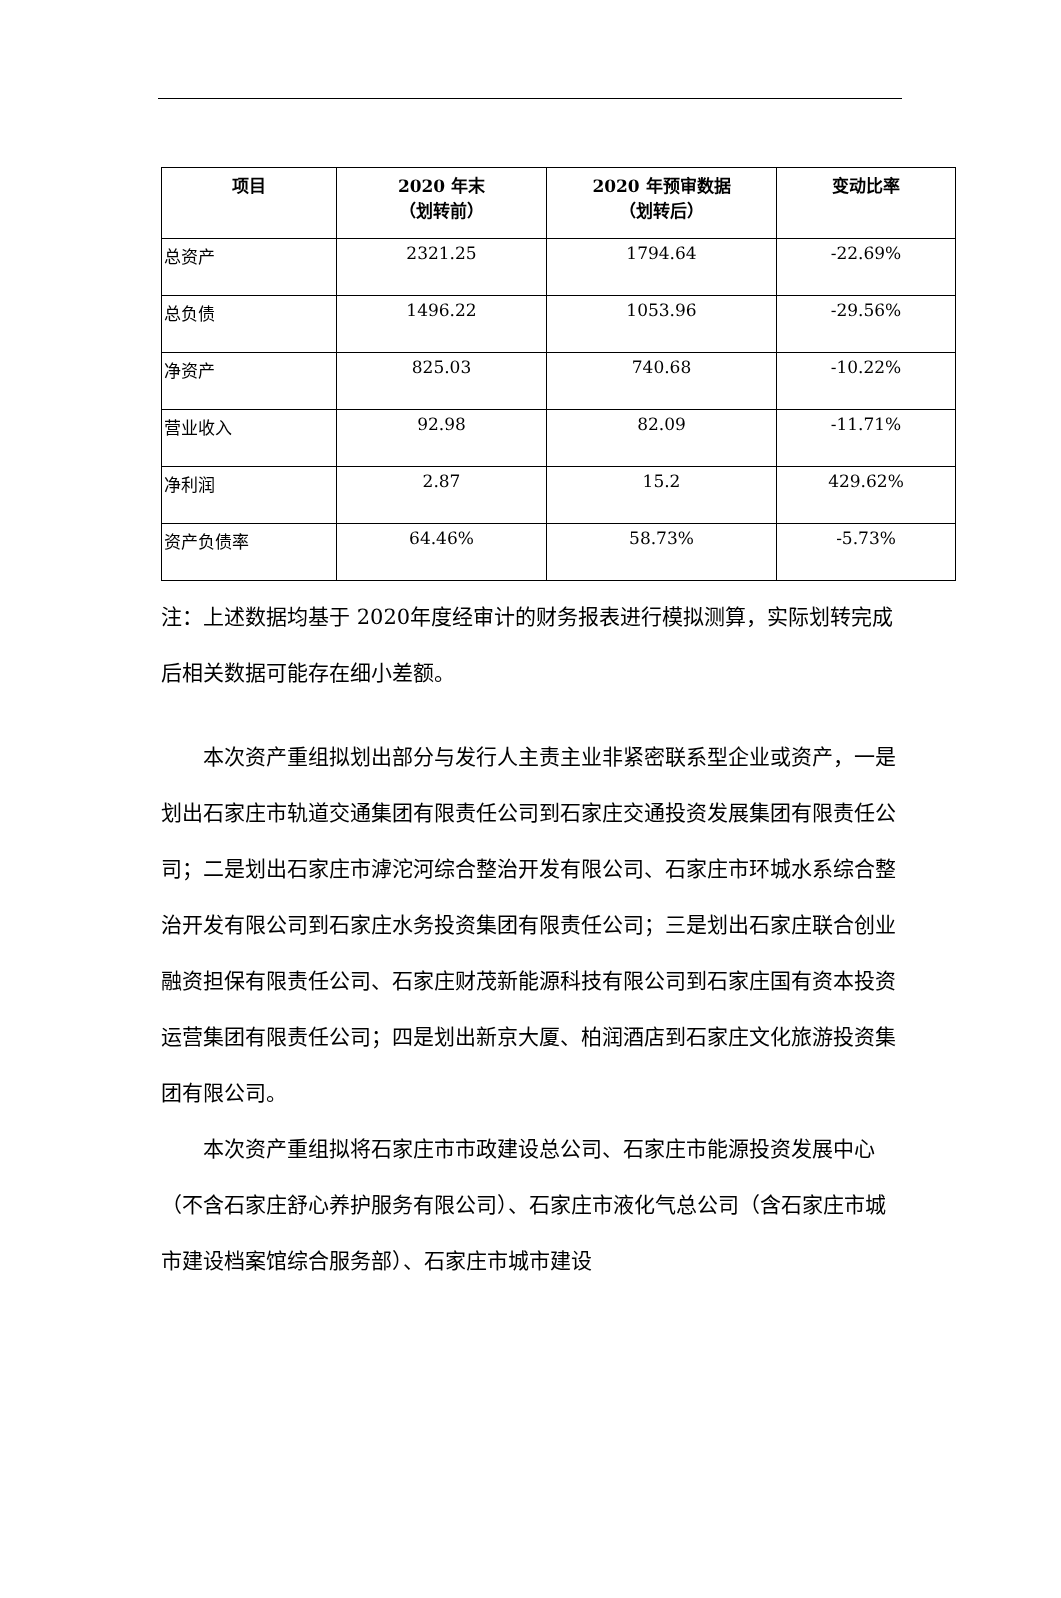| 项目 | 2020 年末 （划转前） | 2020 年预审数据 （划转后） | 变动比率 |
| --- | --- | --- | --- |
| 总资产 | 2321.25 | 1794.64 | -22.69% |
| 总负债 | 1496.22 | 1053.96 | -29.56% |
| 净资产 | 825.03 | 740.68 | -10.22% |
| 营业收入 | 92.98 | 82.09 | -11.71% |
| 净利润 | 2.87 | 15.2 | 429.62% |
| 资产负债率 | 64.46% | 58.73% | -5.73% |
注：上述数据均基于 2020年度经审计的财务报表进行模拟测算，实际划转完成后相关数据可能存在细小差额。
本次资产重组拟划出部分与发行人主责主业非紧密联系型企业或资产，一是划出石家庄市轨道交通集团有限责任公司到石家庄交通投资发展集团有限责任公司；二是划出石家庄市滹沱河综合整治开发有限公司、石家庄市环城水系综合整治开发有限公司到石家庄水务投资集团有限责任公司；三是划出石家庄联合创业融资担保有限责任公司、石家庄财茂新能源科技有限公司到石家庄国有资本投资运营集团有限责任公司；四是划出新京大厦、柏润酒店到石家庄文化旅游投资集团有限公司。
本次资产重组拟将石家庄市市政建设总公司、石家庄市能源投资发展中心（不含石家庄舒心养护服务有限公司）、石家庄市液化气总公司（含石家庄市城市建设档案馆综合服务部）、石家庄市城市建设